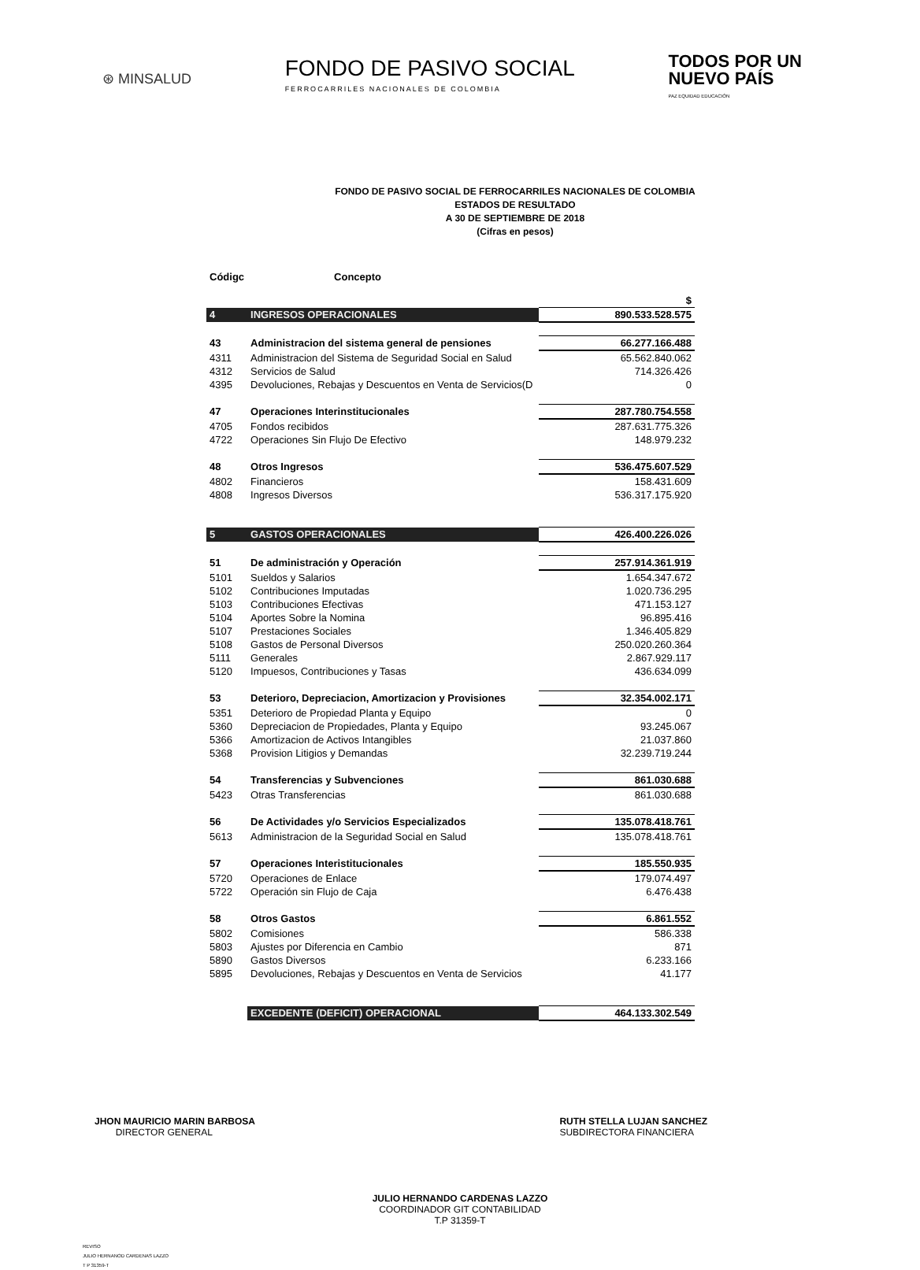⊛ MINSALUD
FONDO DE PASIVO SOCIAL
FERROCARRILES NACIONALES DE COLOMBIA
TODOS POR UN
NUEVO PAÍS
PAZ EQUIDAD EDUCACIÓN
FONDO DE PASIVO SOCIAL DE FERROCARRILES NACIONALES DE COLOMBIA
ESTADOS DE RESULTADO
A 30 DE SEPTIEMBRE DE 2018
(Cifras en pesos)
| Códigc | Concepto | |
| | | $ |
| 4 | INGRESOS OPERACIONALES | 890.533.528.575 |
| 43 | Administracion del sistema general de pensiones | 66.277.166.488 |
| 4311 | Administracion del Sistema de Seguridad Social en Salud | 65.562.840.062 |
| 4312 | Servicios de Salud | 714.326.426 |
| 4395 | Devoluciones, Rebajas y Descuentos en Venta de Servicios(D | 0 |
| 47 | Operaciones Interinstitucionales | 287.780.754.558 |
| 4705 | Fondos recibidos | 287.631.775.326 |
| 4722 | Operaciones Sin Flujo De Efectivo | 148.979.232 |
| 48 | Otros Ingresos | 536.475.607.529 |
| 4802 | Financieros | 158.431.609 |
| 4808 | Ingresos Diversos | 536.317.175.920 |
| 5 | GASTOS OPERACIONALES | 426.400.226.026 |
| 51 | De administración y Operación | 257.914.361.919 |
| 5101 | Sueldos y Salarios | 1.654.347.672 |
| 5102 | Contribuciones Imputadas | 1.020.736.295 |
| 5103 | Contribuciones Efectivas | 471.153.127 |
| 5104 | Aportes Sobre la Nomina | 96.895.416 |
| 5107 | Prestaciones Sociales | 1.346.405.829 |
| 5108 | Gastos de Personal Diversos | 250.020.260.364 |
| 5111 | Generales | 2.867.929.117 |
| 5120 | Impuesos, Contribuciones y Tasas | 436.634.099 |
| 53 | Deterioro, Depreciacion, Amortizacion y Provisiones | 32.354.002.171 |
| 5351 | Deterioro de Propiedad Planta y Equipo | 0 |
| 5360 | Depreciacion de Propiedades, Planta y Equipo | 93.245.067 |
| 5366 | Amortizacion de Activos Intangibles | 21.037.860 |
| 5368 | Provision Litigios y Demandas | 32.239.719.244 |
| 54 | Transferencias y Subvenciones | 861.030.688 |
| 5423 | Otras Transferencias | 861.030.688 |
| 56 | De Actividades y/o Servicios Especializados | 135.078.418.761 |
| 5613 | Administracion de la Seguridad Social en Salud | 135.078.418.761 |
| 57 | Operaciones Interistitucionales | 185.550.935 |
| 5720 | Operaciones de Enlace | 179.074.497 |
| 5722 | Operación sin Flujo de Caja | 6.476.438 |
| 58 | Otros Gastos | 6.861.552 |
| 5802 | Comisiones | 586.338 |
| 5803 | Ajustes por Diferencia en Cambio | 871 |
| 5890 | Gastos Diversos | 6.233.166 |
| 5895 | Devoluciones, Rebajas y Descuentos en Venta de Servicios | 41.177 |
| | EXCEDENTE (DEFICIT) OPERACIONAL | 464.133.302.549 |
JHON MAURICIO MARIN BARBOSA
DIRECTOR GENERAL
RUTH STELLA LUJAN SANCHEZ
SUBDIRECTORA FINANCIERA
JULIO HERNANDO CARDENAS LAZZO
COORDINADOR GIT CONTABILIDAD
T.P 31359-T
REVISO
JULIO HERNANOD CARDENAS LAZZO
T P 31359-T